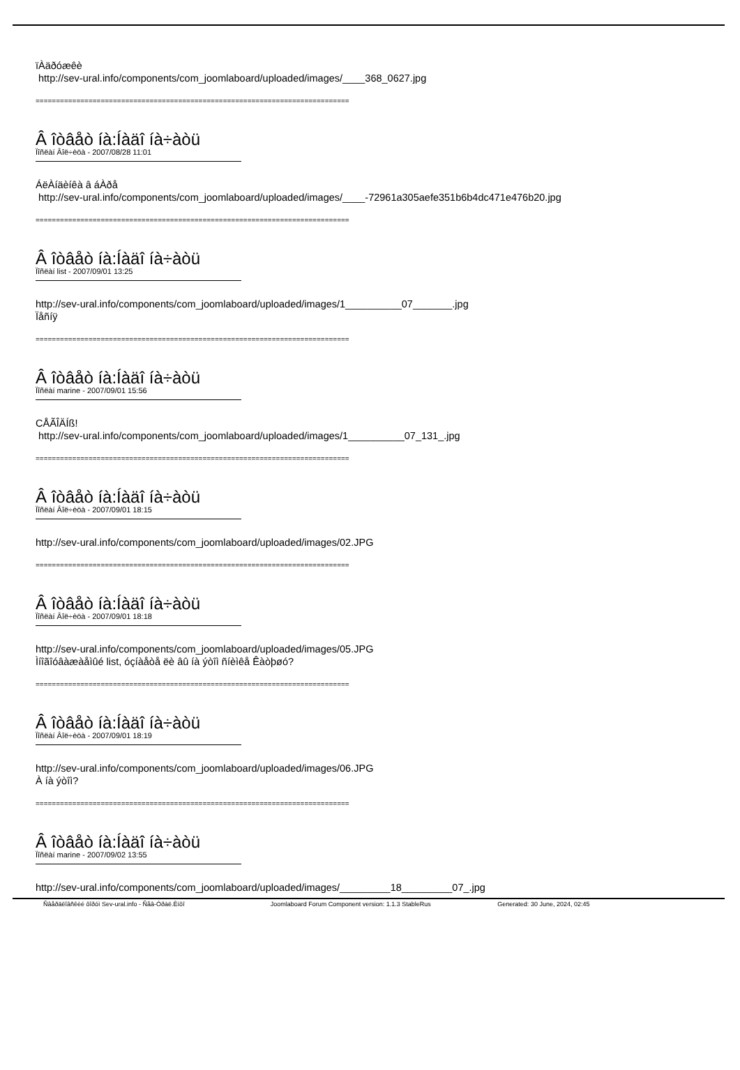ïÀäðóæêè
http://sev-ural.info/components/com_joomlaboard/uploaded/images/____368_0627.jpg
=============================================================================
Â îòâåò íà:Íàäî íà÷àòü
Ïîñëàí Âîë÷èöà - 2007/08/28 11:01
ÁëÀíäèíêà â áÀðå
http://sev-ural.info/components/com_joomlaboard/uploaded/images/____-72961a305aefe351b6b4dc471e476b20.jpg
=============================================================================
Â îòâåò íà:Íàäî íà÷àòü
Ïîñëàí list - 2007/09/01 13:25
http://sev-ural.info/components/com_joomlaboard/uploaded/images/1__________07_______.jpg
Ïåñíÿ
=============================================================================
Â îòâåò íà:Íàäî íà÷àòü
Ïîñëàí marine - 2007/09/01 15:56
CÅÃÎÄÍß!
http://sev-ural.info/components/com_joomlaboard/uploaded/images/1__________07_131_.jpg
=============================================================================
Â îòâåò íà:Íàäî íà÷àòü
Ïîñëàí Âîë÷èöà - 2007/09/01 18:15
http://sev-ural.info/components/com_joomlaboard/uploaded/images/02.JPG
=============================================================================
Â îòâåò íà:Íàäî íà÷àòü
Ïîñëàí Âîë÷èöà - 2007/09/01 18:18
http://sev-ural.info/components/com_joomlaboard/uploaded/images/05.JPG
Ìíîãîóâàæàåìûé list, óçíàåòå ëè âû íà ýòîì ñíèìêå Êàòþøó?
=============================================================================
Â îòâåò íà:Íàäî íà÷àòü
Ïîñëàí Âîë÷èöà - 2007/09/01 18:19
http://sev-ural.info/components/com_joomlaboard/uploaded/images/06.JPG
À íà ýòîì?
=============================================================================
Â îòâåò íà:Íàäî íà÷àòü
Ïîñëàí marine - 2007/09/02 13:55
http://sev-ural.info/components/com_joomlaboard/uploaded/images/_________18_________07_.jpg
Ñâåðäëîâñêèé ôîðóì Sev-ural.info - Ñåâ-Óðàë.Èíôî Joomlaboard Forum Component version: 1.1.3 StableRus Generated: 30 June, 2024, 02:45